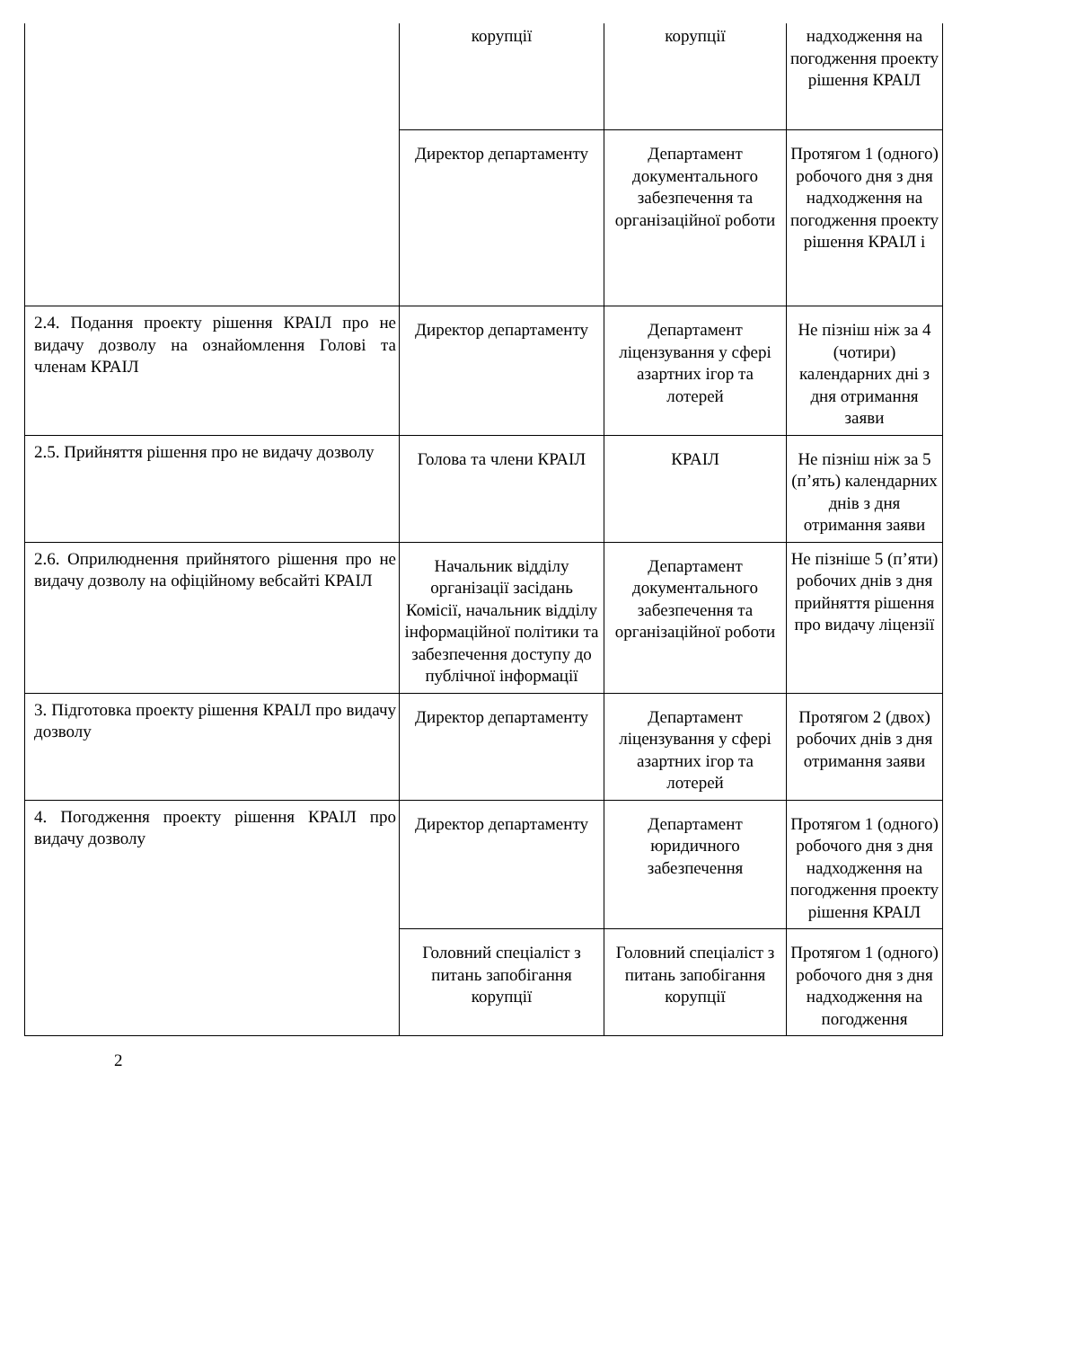| | корупції | корупції | надходження на погодження проекту рішення КРАІЛ |
| | Директор департаменту | Департамент документального забезпечення та організаційної роботи | Протягом 1 (одного) робочого дня з дня надходження на погодження проекту рішення КРАІЛ і |
| 2.4. Подання проекту рішення КРАІЛ про не видачу дозволу на ознайомлення Голові та членам КРАІЛ | Директор департаменту | Департамент ліцензування у сфері азартних ігор та лотерей | Не пізніш ніж за 4 (чотири) календарних дні з дня отримання заяви |
| 2.5. Прийняття рішення про не видачу дозволу | Голова та члени КРАІЛ | КРАІЛ | Не пізніш ніж за 5 (п’ять) календарних днів з дня отримання заяви |
| 2.6. Оприлюднення прийнятого рішення про не видачу дозволу на офіційному вебсайті КРАІЛ | Начальник відділу організації засідань Комісії, начальник відділу інформаційної політики та забезпечення доступу до публічної інформації | Департамент документального забезпечення та організаційної роботи | Не пізніше 5 (п’яти) робочих днів з дня прийняття рішення про видачу ліцензії |
| 3. Підготовка проекту рішення КРАІЛ про видачу дозволу | Директор департаменту | Департамент ліцензування у сфері азартних ігор та лотерей | Протягом 2 (двох) робочих днів з дня отримання заяви |
| 4. Погодження проекту рішення КРАІЛ про видачу дозволу | Директор департаменту | Департамент юридичного забезпечення | Протягом 1 (одного) робочого дня з дня надходження на погодження проекту рішення КРАІЛ |
| | Головний спеціаліст з питань запобігання корупції | Головний спеціаліст з питань запобігання корупції | Протягом 1 (одного) робочого дня з дня надходження на погодження |
2